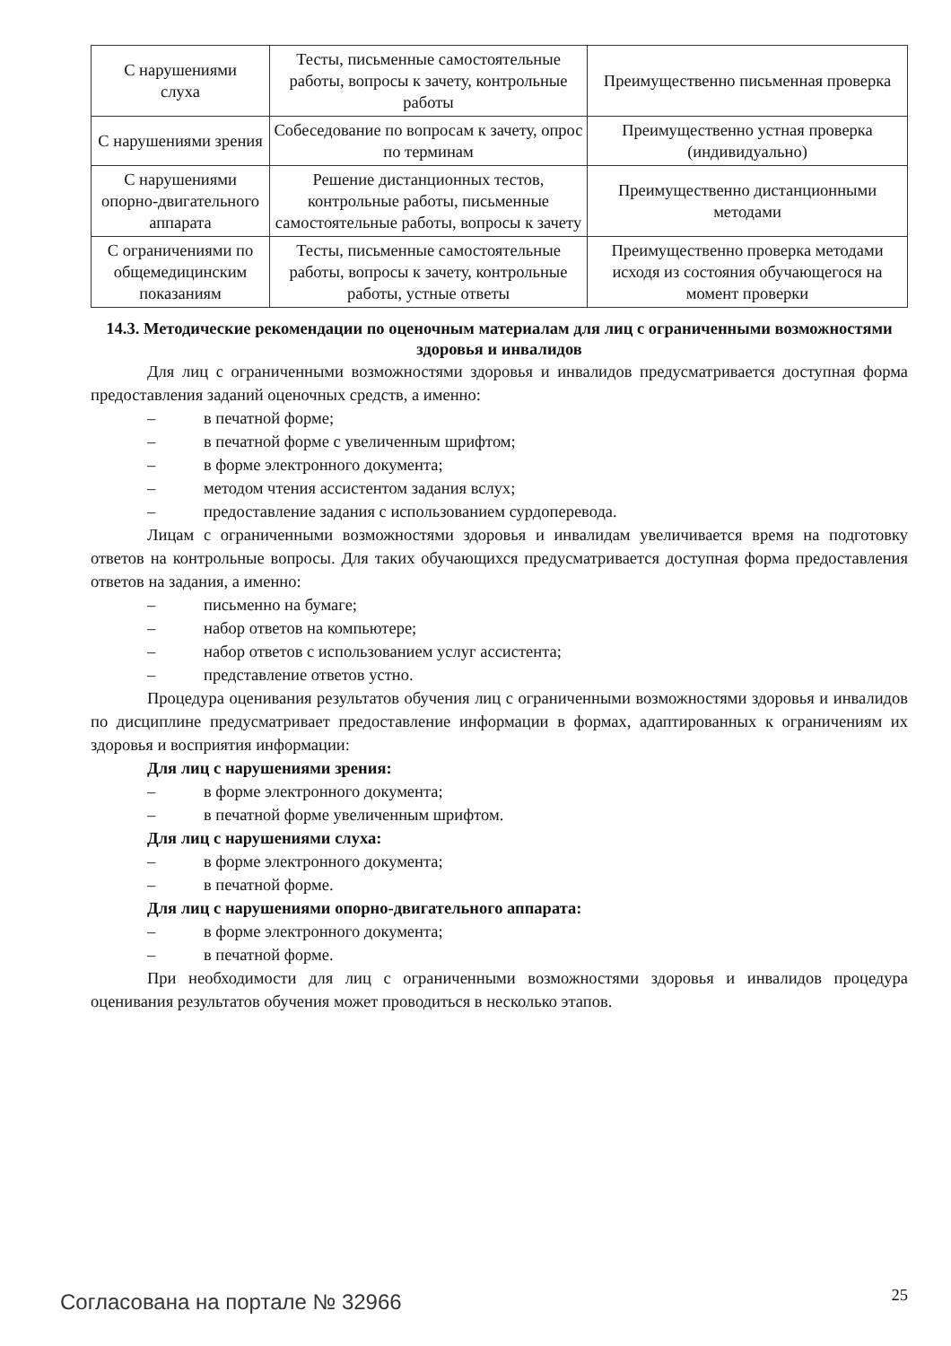| С нарушениями слуха | Тесты, письменные самостоятельные работы, вопросы к зачету, контрольные работы | Преимущественно письменная проверка |
| С нарушениями зрения | Собеседование по вопросам к зачету, опрос по терминам | Преимущественно устная проверка (индивидуально) |
| С нарушениями опорно-двигательного аппарата | Решение дистанционных тестов, контрольные работы, письменные самостоятельные работы, вопросы к зачету | Преимущественно дистанционными методами |
| С ограничениями по общемедицинским показаниям | Тесты, письменные самостоятельные работы, вопросы к зачету, контрольные работы, устные ответы | Преимущественно проверка методами исходя из состояния обучающегося на момент проверки |
14.3. Методические рекомендации по оценочным материалам для лиц с ограниченными возможностями здоровья и инвалидов
Для лиц с ограниченными возможностями здоровья и инвалидов предусматривается доступная форма предоставления заданий оценочных средств, а именно:
– в печатной форме;
– в печатной форме с увеличенным шрифтом;
– в форме электронного документа;
– методом чтения ассистентом задания вслух;
– предоставление задания с использованием сурдоперевода.
Лицам с ограниченными возможностями здоровья и инвалидам увеличивается время на подготовку ответов на контрольные вопросы. Для таких обучающихся предусматривается доступная форма предоставления ответов на задания, а именно:
– письменно на бумаге;
– набор ответов на компьютере;
– набор ответов с использованием услуг ассистента;
– представление ответов устно.
Процедура оценивания результатов обучения лиц с ограниченными возможностями здоровья и инвалидов по дисциплине предусматривает предоставление информации в формах, адаптированных к ограничениям их здоровья и восприятия информации:
Для лиц с нарушениями зрения:
– в форме электронного документа;
– в печатной форме увеличенным шрифтом.
Для лиц с нарушениями слуха:
– в форме электронного документа;
– в печатной форме.
Для лиц с нарушениями опорно-двигательного аппарата:
– в форме электронного документа;
– в печатной форме.
При необходимости для лиц с ограниченными возможностями здоровья и инвалидов процедура оценивания результатов обучения может проводиться в несколько этапов.
Согласована на портале № 32966 25